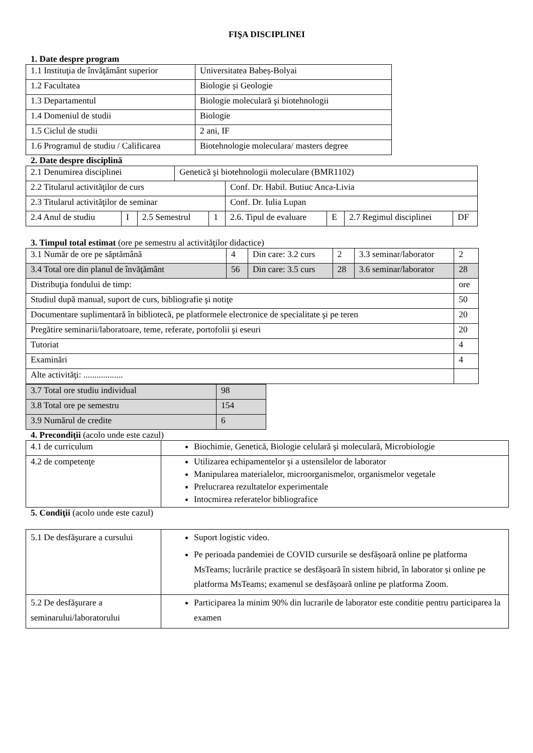FIŞA DISCIPLINEI
1. Date despre program
| 1.1 Instituţia de învăţământ superior | Universitatea Babeș-Bolyai |
| 1.2 Facultatea | Biologie și Geologie |
| 1.3 Departamentul | Biologie moleculară şi biotehnologii |
| 1.4 Domeniul de studii | Biologie |
| 1.5 Ciclul de studii | 2 ani, IF |
| 1.6 Programul de studiu / Calificarea | Biotehnologie moleculara/ masters degree |
2. Date despre disciplină
| 2.1 Denumirea disciplinei | | | Genetică şi biotehnologii moleculare (BMR1102) | | | | | |
| 2.2 Titularul activităţilor de curs | | | | | Conf. Dr. Habil. Butiuc Anca-Livia | | | |
| 2.3 Titularul activităţilor de seminar | | | | | Conf. Dr. Iulia Lupan | | | |
| 2.4 Anul de studiu | I | 2.5 Semestrul | | 1 | 2.6. Tipul de evaluare | E | 2.7 Regimul disciplinei | DF |
3. Timpul total estimat (ore pe semestru al activităţilor didactice)
| 3.1 Număr de ore pe săptămână | 4 | Din care: 3.2 curs | 2 | 3.3 seminar/laborator | 2 |
| 3.4 Total ore din planul de învăţământ | 56 | Din care: 3.5 curs | 28 | 3.6 seminar/laborator | 28 |
| Distribuţia fondului de timp: | | | | | ore |
| Studiul după manual, suport de curs, bibliografie şi notiţe | | | | | 50 |
| Documentare suplimentară în bibliotecă, pe platformele electronice de specialitate şi pe teren | | | | | 20 |
| Pregătire seminarii/laboratoare, teme, referate, portofolii şi eseuri | | | | | 20 |
| Tutoriat | | | | | 4 |
| Examinări | | | | | 4 |
| Alte activităţi: .................. | | | | | |
| 3.7 Total ore studiu individual | 98 |
| 3.8 Total ore pe semestru | 154 |
| 3.9 Numărul de credite | 6 |
4. Precondiţii (acolo unde este cazul)
| 4.1 de curriculum | Biochimie, Genetică, Biologie celulară şi moleculară, Microbiologie |
| 4.2 de competenţe | Utilizarea echipamentelor şi a ustensilelor de laborator Manipularea materialelor, microorganismelor, organismelor vegetale Prelucrarea rezultatelor experimentale Intocmirea referatelor bibliografice |
5. Condiţii (acolo unde este cazul)
| 5.1 De desfăşurare a cursului | Suport logistic video. Pe perioada pandemiei de COVID cursurile se desfășoară online pe platforma MsTeams; lucrările practice se desfășoară în sistem hibrid, în laborator și online pe platforma MsTeams; examenul se desfășoară online pe platforma Zoom. |
| 5.2 De desfăşurare a seminarului/laboratorului | Participarea la minim 90% din lucrarile de laborator este conditie pentru participarea la examen |